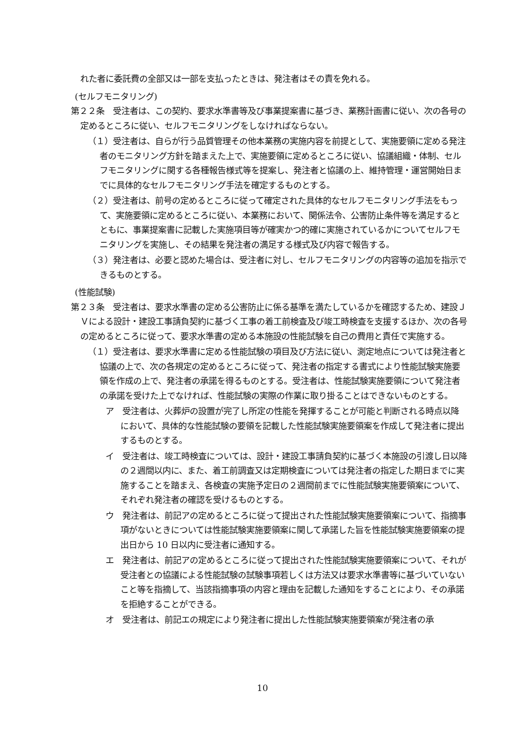れた者に委託費の全部又は一部を支払ったときは、発注者はその責を免れる。
(セルフモニタリング)
第２２条　受注者は、この契約、要求水準書等及び事業提案書に基づき、業務計画書に従い、次の各号の定めるところに従い、セルフモニタリングをしなければならない。
（１）受注者は、自らが行う品質管理その他本業務の実施内容を前提として、実施要領に定める発注者のモニタリング方針を踏まえた上で、実施要領に定めるところに従い、協議組織・体制、セルフモニタリングに関する各種報告様式等を提案し、発注者と協議の上、維持管理・運営開始日までに具体的なセルフモニタリング手法を確定するものとする。
（２）受注者は、前号の定めるところに従って確定された具体的なセルフモニタリング手法をもって、実施要領に定めるところに従い、本業務において、関係法令、公害防止条件等を満足するとともに、事業提案書に記載した実施項目等が確実かつ的確に実施されているかについてセルフモニタリングを実施し、その結果を発注者の満足する様式及び内容で報告する。
（３）発注者は、必要と認めた場合は、受注者に対し、セルフモニタリングの内容等の追加を指示できるものとする。
(性能試験)
第２３条　受注者は、要求水準書の定める公害防止に係る基準を満たしているかを確認するため、建設ＪＶによる設計・建設工事請負契約に基づく工事の着工前検査及び竣工時検査を支援するほか、次の各号の定めるところに従って、要求水準書の定める本施設の性能試験を自己の費用と責任で実施する。
（１）受注者は、要求水準書に定める性能試験の項目及び方法に従い、測定地点については発注者と協議の上で、次の各規定の定めるところに従って、発注者の指定する書式により性能試験実施要領を作成の上で、発注者の承諾を得るものとする。受注者は、性能試験実施要領について発注者の承諾を受けた上でなければ、性能試験の実際の作業に取り掛ることはできないものとする。
ア　受注者は、火葬炉の設置が完了し所定の性能を発揮することが可能と判断される時点以降において、具体的な性能試験の要領を記載した性能試験実施要領案を作成して発注者に提出するものとする。
イ　受注者は、竣工時検査については、設計・建設工事請負契約に基づく本施設の引渡し日以降の２週間以内に、また、着工前調査又は定期検査については発注者の指定した期日までに実施することを踏まえ、各検査の実施予定日の２週間前までに性能試験実施要領案について、それぞれ発注者の確認を受けるものとする。
ウ　発注者は、前記アの定めるところに従って提出された性能試験実施要領案について、指摘事項がないときについては性能試験実施要領案に関して承諾した旨を性能試験実施要領案の提出日から 10 日以内に受注者に通知する。
エ　発注者は、前記アの定めるところに従って提出された性能試験実施要領案について、それが受注者との協議による性能試験の試験事項若しくは方法又は要求水準書等に基づいていないこと等を指摘して、当該指摘事項の内容と理由を記載した通知をすることにより、その承諾を拒絶することができる。
オ　受注者は、前記エの規定により発注者に提出した性能試験実施要領案が発注者の承
10